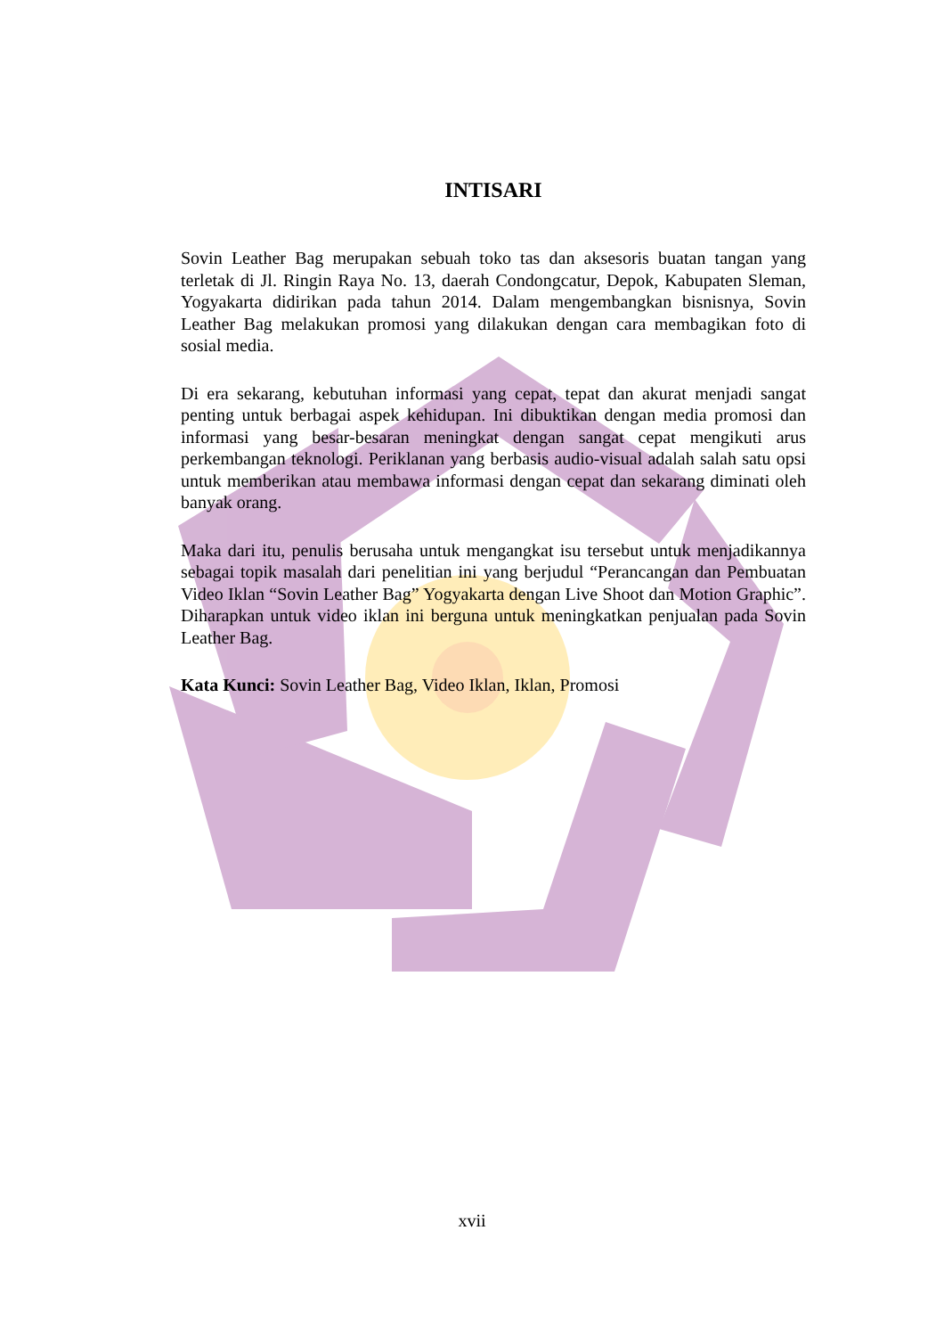INTISARI
Sovin Leather Bag merupakan sebuah toko tas dan aksesoris buatan tangan yang terletak di Jl. Ringin Raya No. 13, daerah Condongcatur, Depok, Kabupaten Sleman, Yogyakarta didirikan pada tahun 2014. Dalam mengembangkan bisnisnya, Sovin Leather Bag melakukan promosi yang dilakukan dengan cara membagikan foto di sosial media.
Di era sekarang, kebutuhan informasi yang cepat, tepat dan akurat menjadi sangat penting untuk berbagai aspek kehidupan. Ini dibuktikan dengan media promosi dan informasi yang besar-besaran meningkat dengan sangat cepat mengikuti arus perkembangan teknologi. Periklanan yang berbasis audio-visual adalah salah satu opsi untuk memberikan atau membawa informasi dengan cepat dan sekarang diminati oleh banyak orang.
Maka dari itu, penulis berusaha untuk mengangkat isu tersebut untuk menjadikannya sebagai topik masalah dari penelitian ini yang berjudul “Perancangan dan Pembuatan Video Iklan “Sovin Leather Bag” Yogyakarta dengan Live Shoot dan Motion Graphic”. Diharapkan untuk video iklan ini berguna untuk meningkatkan penjualan pada Sovin Leather Bag.
Kata Kunci: Sovin Leather Bag, Video Iklan, Iklan, Promosi
xvii